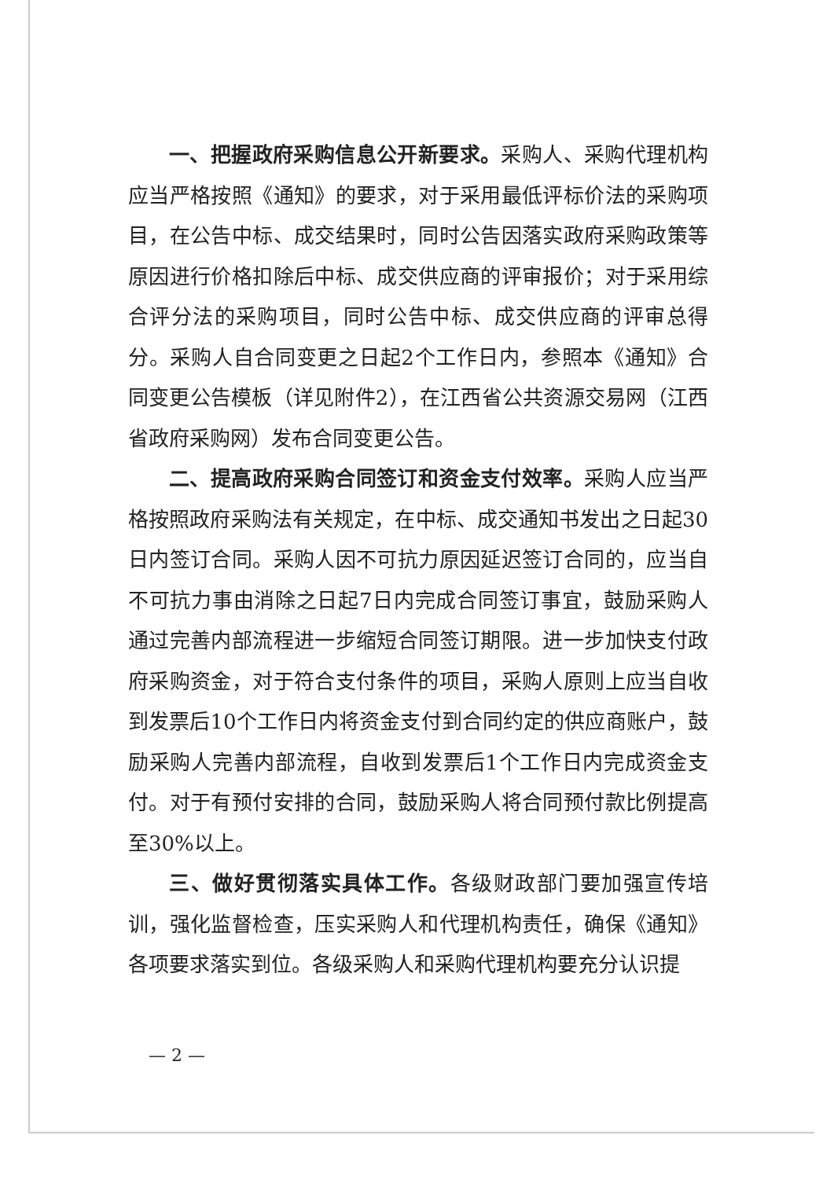一、把握政府采购信息公开新要求。采购人、采购代理机构应当严格按照《通知》的要求，对于采用最低评标价法的采购项目，在公告中标、成交结果时，同时公告因落实政府采购政策等原因进行价格扣除后中标、成交供应商的评审报价；对于采用综合评分法的采购项目，同时公告中标、成交供应商的评审总得分。采购人自合同变更之日起2个工作日内，参照本《通知》合同变更公告模板（详见附件2），在江西省公共资源交易网（江西省政府采购网）发布合同变更公告。
二、提高政府采购合同签订和资金支付效率。采购人应当严格按照政府采购法有关规定，在中标、成交通知书发出之日起30日内签订合同。采购人因不可抗力原因延迟签订合同的，应当自不可抗力事由消除之日起7日内完成合同签订事宜，鼓励采购人通过完善内部流程进一步缩短合同签订期限。进一步加快支付政府采购资金，对于符合支付条件的项目，采购人原则上应当自收到发票后10个工作日内将资金支付到合同约定的供应商账户，鼓励采购人完善内部流程，自收到发票后1个工作日内完成资金支付。对于有预付安排的合同，鼓励采购人将合同预付款比例提高至30%以上。
三、做好贯彻落实具体工作。各级财政部门要加强宣传培训，强化监督检查，压实采购人和代理机构责任，确保《通知》各项要求落实到位。各级采购人和采购代理机构要充分认识提
— 2 —